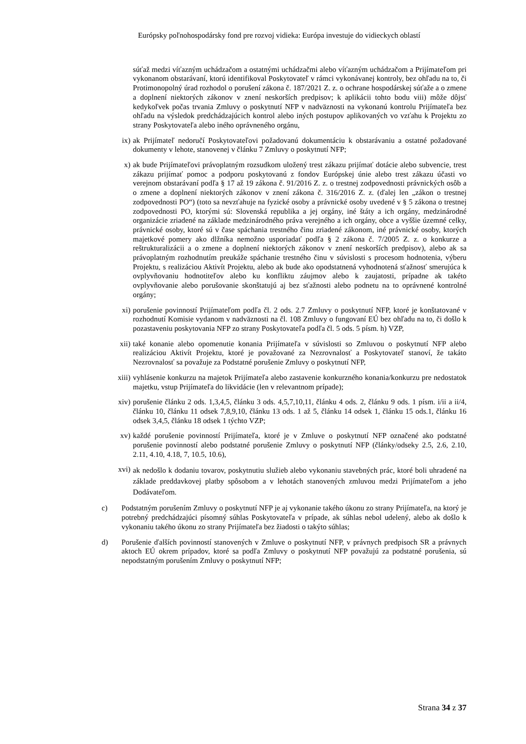Európsky poľnohospodársky fond pre rozvoj vidieka: Európa investuje do vidieckych oblastí
súťaž medzi víťazným uchádzačom a ostatnými uchádzačmi alebo víťazným uchádzačom a Prijímateľom pri vykonanom obstarávaní, ktorú identifikoval Poskytovateľ v rámci vykonávanej kontroly, bez ohľadu na to, či Protimonopolný úrad rozhodol o porušení zákona č. 187/2021 Z. z. o ochrane hospodárskej súťaže a o zmene a doplnení niektorých zákonov v znení neskorších predpisov; k aplikácii tohto bodu viii) môže dôjsť kedykoľvek počas trvania Zmluvy o poskytnutí NFP v nadväznosti na vykonanú kontrolu Prijímateľa bez ohľadu na výsledok predchádzajúcich kontrol alebo iných postupov aplikovaných vo vzťahu k Projektu zo strany Poskytovateľa alebo iného oprávneného orgánu,
ix) ak Prijímateľ nedoručí Poskytovateľovi požadovanú dokumentáciu k obstarávaniu a ostatné požadované dokumenty v lehote, stanovenej v článku 7 Zmluvy o poskytnutí NFP;
x) ak bude Prijímateľovi právoplatným rozsudkom uložený trest zákazu prijímať dotácie alebo subvencie, trest zákazu prijímať pomoc a podporu poskytovanú z fondov Európskej únie alebo trest zákazu účasti vo verejnom obstarávaní podľa § 17 až 19 zákona č. 91/2016 Z. z. o trestnej zodpovednosti právnických osôb a o zmene a doplnení niektorých zákonov v znení zákona č. 316/2016 Z. z. (ďalej len „zákon o trestnej zodpovednosti PO“) (toto sa nevzťahuje na fyzické osoby a právnické osoby uvedené v § 5 zákona o trestnej zodpovednosti PO, ktorými sú: Slovenská republika a jej orgány, iné štáty a ich orgány, medzinárodné organizácie zriadené na základe medzinárodného práva verejného a ich orgány, obce a vyššie územné celky, právnické osoby, ktoré sú v čase spáchania trestného činu zriadené zákonom, iné právnické osoby, ktorých majetkové pomery ako dlžníka nemožno usporiadať podľa § 2 zákona č. 7/2005 Z. z. o konkurze a reštrukturalizácii a o zmene a doplnení niektorých zákonov v znení neskorších predpisov), alebo ak sa právoplatným rozhodnutím preukáže spáchanie trestného činu v súvislosti s procesom hodnotenia, výberu Projektu, s realizáciou Aktivít Projektu, alebo ak bude ako opodstatnená vyhodnotená sťažnosť smerujúca k ovplyvňovaniu hodnotiteľov alebo ku konfliktu záujmov alebo k zaujatosti, prípadne ak takéto ovplyvňovanie alebo porušovanie skonštatujú aj bez sťažnosti alebo podnetu na to oprávnené kontrolné orgány;
xi) porušenie povinností Prijímateľom podľa čl. 2 ods. 2.7 Zmluvy o poskytnutí NFP, ktoré je konštatované v rozhodnutí Komisie vydanom v nadväznosti na čl. 108 Zmluvy o fungovaní EÚ bez ohľadu na to, či došlo k pozastaveniu poskytovania NFP zo strany Poskytovateľa podľa čl. 5 ods. 5 písm. h) VZP,
xii) také konanie alebo opomenutie konania Prijímateľa v súvislosti so Zmluvou o poskytnutí NFP alebo realizáciou Aktivít Projektu, ktoré je považované za Nezrovnalosť a Poskytovateľ stanoví, že takáto Nezrovnalosť sa považuje za Podstatné porušenie Zmluvy o poskytnutí NFP,
xiii) vyhlásenie konkurzu na majetok Prijímateľa alebo zastavenie konkurzného konania/konkurzu pre nedostatok majetku, vstup Prijímateľa do likvidácie (len v relevantnom prípade);
xiv) porušenie článku 2 ods. 1,3,4,5, článku 3 ods. 4,5,7,10,11, článku 4 ods. 2, článku 9 ods. 1 písm. i/ii a ii/4, článku 10, článku 11 odsek 7,8,9,10, článku 13 ods. 1 až 5, článku 14 odsek 1, článku 15 ods.1, článku 16 odsek 3,4,5, článku 18 odsek 1 týchto VZP;
xv) každé porušenie povinností Prijímateľa, ktoré je v Zmluve o poskytnutí NFP označené ako podstatné porušenie povinností alebo podstatné porušenie Zmluvy o poskytnutí NFP (články/odseky 2.5, 2.6, 2.10, 2.11, 4.10, 4.18, 7, 10.5, 10.6),
xvi)
ak nedošlo k dodaniu tovarov, poskytnutiu služieb alebo vykonaniu stavebných prác, ktoré boli uhradené na základe preddavkovej platby spôsobom a v lehotách stanovených zmluvou medzi Prijímateľom a jeho Dodávateľom.
c) Podstatným porušením Zmluvy o poskytnutí NFP je aj vykonanie takého úkonu zo strany Prijímateľa, na ktorý je potrebný predchádzajúci písomný súhlas Poskytovateľa v prípade, ak súhlas nebol udelený, alebo ak došlo k vykonaniu takého úkonu zo strany Prijímateľa bez žiadosti o takýto súhlas;
d) Porušenie ďalších povinností stanovených v Zmluve o poskytnutí NFP, v právnych predpisoch SR a právnych aktoch EÚ okrem prípadov, ktoré sa podľa Zmluvy o poskytnutí NFP považujú za podstatné porušenia, sú nepodstatným porušením Zmluvy o poskytnutí NFP;
Strana 34 z 37